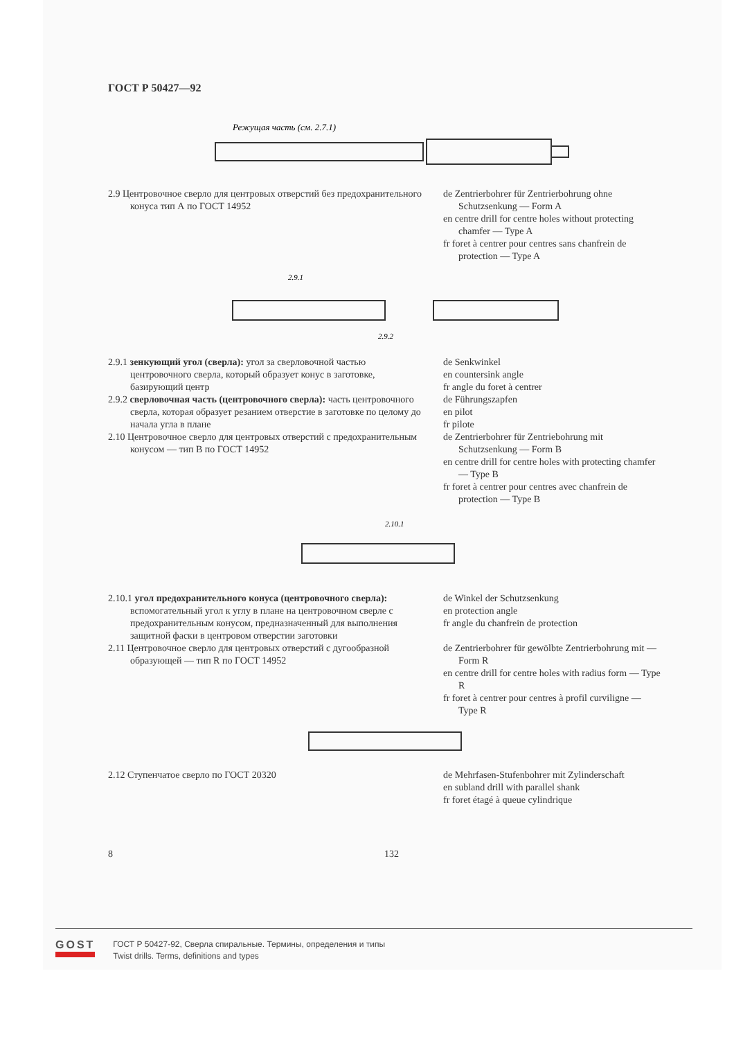ГОСТ Р 50427—92
Режущая часть (см. 2.7.1)
2.9 Центровочное сверло для центровых отверстий без предохранительного конуса тип А по ГОСТ 14952
de Zentrierbohrer für Zentrierbohrung ohne Schutzsenkung — Form A
en centre drill for centre holes without protecting chamfer — Type A
fr foret à centrer pour centres sans chanfrein de protection — Type A
2.9.1
2.9.2
2.9.1 зенкующий угол (сверла): угол за сверловочной частью центровочного сверла, который образует конус в заготовке, базирующий центр
2.9.2 сверловочная часть (центровочного сверла): часть центровочного сверла, которая образует резанием отверстие в заготовке по целому до начала угла в плане
2.10 Центровочное сверло для центровых отверстий с предохранительным конусом — тип В по ГОСТ 14952
de Senkwinkel
en countersink angle
fr angle du foret à centrer
de Führungszapfen
en pilot
fr pilote
de Zentrierbohrer für Zentriebohrung mit Schutzsenkung — Form B
en centre drill for centre holes with protecting chamfer — Type B
fr foret à centrer pour centres avec chanfrein de protection — Type B
2.10.1
2.10.1 угол предохранительного конуса (центровочного сверла): вспомогательный угол к углу в плане на центровочном сверле с предохранительным конусом, предназначенный для выполнения защитной фаски в центровом отверстии заготовки
2.11 Центровочное сверло для центровых отверстий с дугообразной образующей — тип R по ГОСТ 14952
de Winkel der Schutzsenkung
en protection angle
fr angle du chanfrein de protection
de Zentrierbohrer für gewölbte Zentrierbohrung mit — Form R
en centre drill for centre holes with radius form — Type R
fr foret à centrer pour centres à profil curviligne — Type R
2.12 Ступенчатое сверло по ГОСТ 20320 de Mehrfasen-Stufenbohrer mit Zylinderschaft
en subland drill with parallel shank
fr foret étagé à queue cylindrique
8 132
GOST
ГОСТ Р 50427-92, Сверла спиральные. Термины, определения и типы
Twist drills. Terms, definitions and types